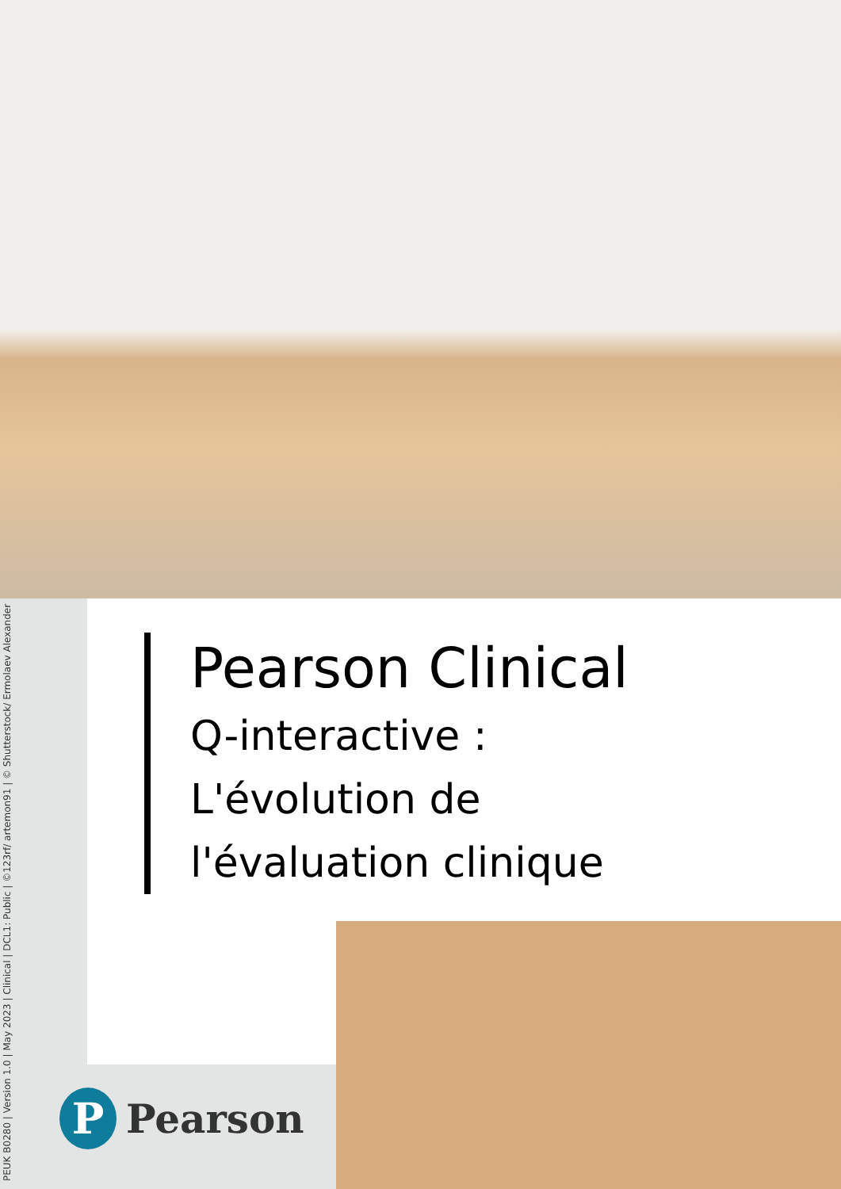PEUK B0280 | Version 1.0 | May 2023 | Clinical | DCL1: Public | ©123rf/ artemon91 | © Shutterstock/ Ermolaev Alexander
Pearson Clinical
Q-interactive :
L'évolution de
l'évaluation clinique
P
Pearson